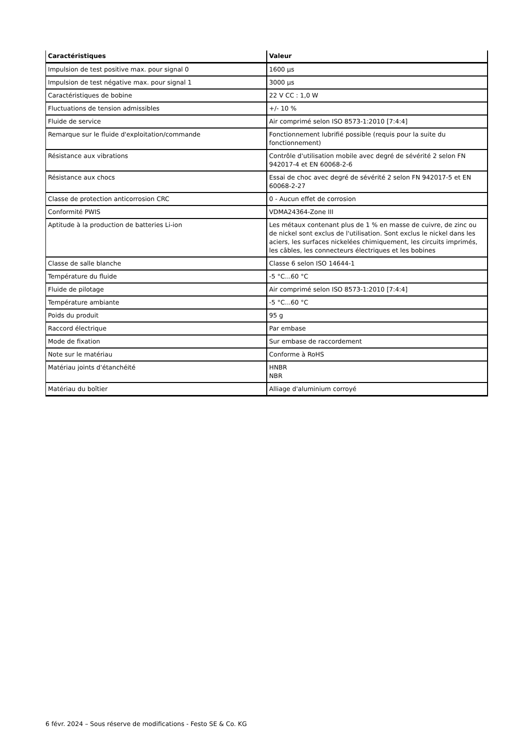| Caractéristiques | Valeur |
| --- | --- |
| Impulsion de test positive max. pour signal 0 | 1600 µs |
| Impulsion de test négative max. pour signal 1 | 3000 µs |
| Caractéristiques de bobine | 22 V CC : 1,0 W |
| Fluctuations de tension admissibles | +/- 10 % |
| Fluide de service | Air comprimé selon ISO 8573-1:2010 [7:4:4] |
| Remarque sur le fluide d'exploitation/commande | Fonctionnement lubrifié possible (requis pour la suite du fonctionnement) |
| Résistance aux vibrations | Contrôle d'utilisation mobile avec degré de sévérité 2 selon FN 942017-4 et EN 60068-2-6 |
| Résistance aux chocs | Essai de choc avec degré de sévérité 2 selon FN 942017-5 et EN 60068-2-27 |
| Classe de protection anticorrosion CRC | 0 - Aucun effet de corrosion |
| Conformité PWIS | VDMA24364-Zone III |
| Aptitude à la production de batteries Li-ion | Les métaux contenant plus de 1 % en masse de cuivre, de zinc ou de nickel sont exclus de l'utilisation. Sont exclus le nickel dans les aciers, les surfaces nickelées chimiquement, les circuits imprimés, les câbles, les connecteurs électriques et les bobines |
| Classe de salle blanche | Classe 6 selon ISO 14644-1 |
| Température du fluide | -5 °C...60 °C |
| Fluide de pilotage | Air comprimé selon ISO 8573-1:2010 [7:4:4] |
| Température ambiante | -5 °C...60 °C |
| Poids du produit | 95 g |
| Raccord électrique | Par embase |
| Mode de fixation | Sur embase de raccordement |
| Note sur le matériau | Conforme à RoHS |
| Matériau joints d'étanchéité | HNBR NBR |
| Matériau du boîtier | Alliage d'aluminium corroyé |
6 févr. 2024 – Sous réserve de modifications - Festo SE & Co. KG